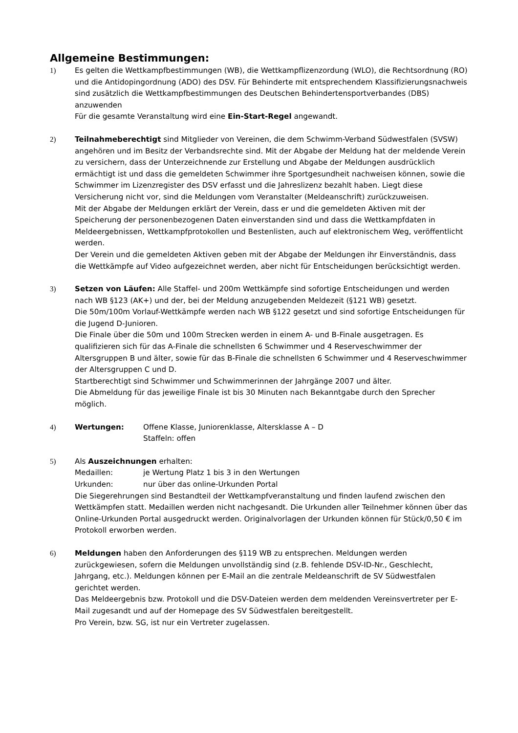Allgemeine Bestimmungen:
1) Es gelten die Wettkampfbestimmungen (WB), die Wettkampflizenzordung (WLO), die Rechtsordnung (RO) und die Antidopingordnung (ADO) des DSV. Für Behinderte mit entsprechendem Klassifizierungsnachweis sind zusätzlich die Wettkampfbestimmungen des Deutschen Behindertensportverbandes (DBS) anzuwenden
Für die gesamte Veranstaltung wird eine Ein-Start-Regel angewandt.
2) Teilnahmeberechtigt sind Mitglieder von Vereinen, die dem Schwimm-Verband Südwestfalen (SVSW) angehören und im Besitz der Verbandsrechte sind. Mit der Abgabe der Meldung hat der meldende Verein zu versichern, dass der Unterzeichnende zur Erstellung und Abgabe der Meldungen ausdrücklich ermächtigt ist und dass die gemeldeten Schwimmer ihre Sportgesundheit nachweisen können, sowie die Schwimmer im Lizenzregister des DSV erfasst und die Jahreslizenz bezahlt haben. Liegt diese Versicherung nicht vor, sind die Meldungen vom Veranstalter (Meldeanschrift) zurückzuweisen.
Mit der Abgabe der Meldungen erklärt der Verein, dass er und die gemeldeten Aktiven mit der Speicherung der personenbezogenen Daten einverstanden sind und dass die Wettkampfdaten in Meldeergebnissen, Wettkampfprotokollen und Bestenlisten, auch auf elektronischem Weg, veröffentlicht werden.
Der Verein und die gemeldeten Aktiven geben mit der Abgabe der Meldungen ihr Einverständnis, dass die Wettkämpfe auf Video aufgezeichnet werden, aber nicht für Entscheidungen berücksichtigt werden.
3) Setzen von Läufen: Alle Staffel- und 200m Wettkämpfe sind sofortige Entscheidungen und werden nach WB §123 (AK+) und der, bei der Meldung anzugebenden Meldezeit (§121 WB) gesetzt.
Die 50m/100m Vorlauf-Wettkämpfe werden nach WB §122 gesetzt und sind sofortige Entscheidungen für die Jugend D-Junioren.
Die Finale über die 50m und 100m Strecken werden in einem A- und B-Finale ausgetragen. Es qualifizieren sich für das A-Finale die schnellsten 6 Schwimmer und 4 Reserveschwimmer der Altersgruppen B und älter, sowie für das B-Finale die schnellsten 6 Schwimmer und 4 Reserveschwimmer der Altersgruppen C und D.
Startberechtigt sind Schwimmer und Schwimmerinnen der Jahrgänge 2007 und älter.
Die Abmeldung für das jeweilige Finale ist bis 30 Minuten nach Bekanntgabe durch den Sprecher möglich.
4) Wertungen: Offene Klasse, Juniorenklasse, Altersklasse A – D
Staffeln: offen
5) Als Auszeichnungen erhalten:
Medaillen: je Wertung Platz 1 bis 3 in den Wertungen
Urkunden: nur über das online-Urkunden Portal
Die Siegerehrungen sind Bestandteil der Wettkampfveranstaltung und finden laufend zwischen den Wettkämpfen statt. Medaillen werden nicht nachgesandt. Die Urkunden aller Teilnehmer können über das Online-Urkunden Portal ausgedruckt werden. Originalvorlagen der Urkunden können für Stück/0,50 € im Protokoll erworben werden.
6) Meldungen haben den Anforderungen des §119 WB zu entsprechen. Meldungen werden zurückgewiesen, sofern die Meldungen unvollständig sind (z.B. fehlende DSV-ID-Nr., Geschlecht, Jahrgang, etc.). Meldungen können per E-Mail an die zentrale Meldeanschrift de SV Südwestfalen gerichtet werden.
Das Meldeergebnis bzw. Protokoll und die DSV-Dateien werden dem meldenden Vereinsvertreter per E-Mail zugesandt und auf der Homepage des SV Südwestfalen bereitgestellt.
Pro Verein, bzw. SG, ist nur ein Vertreter zugelassen.